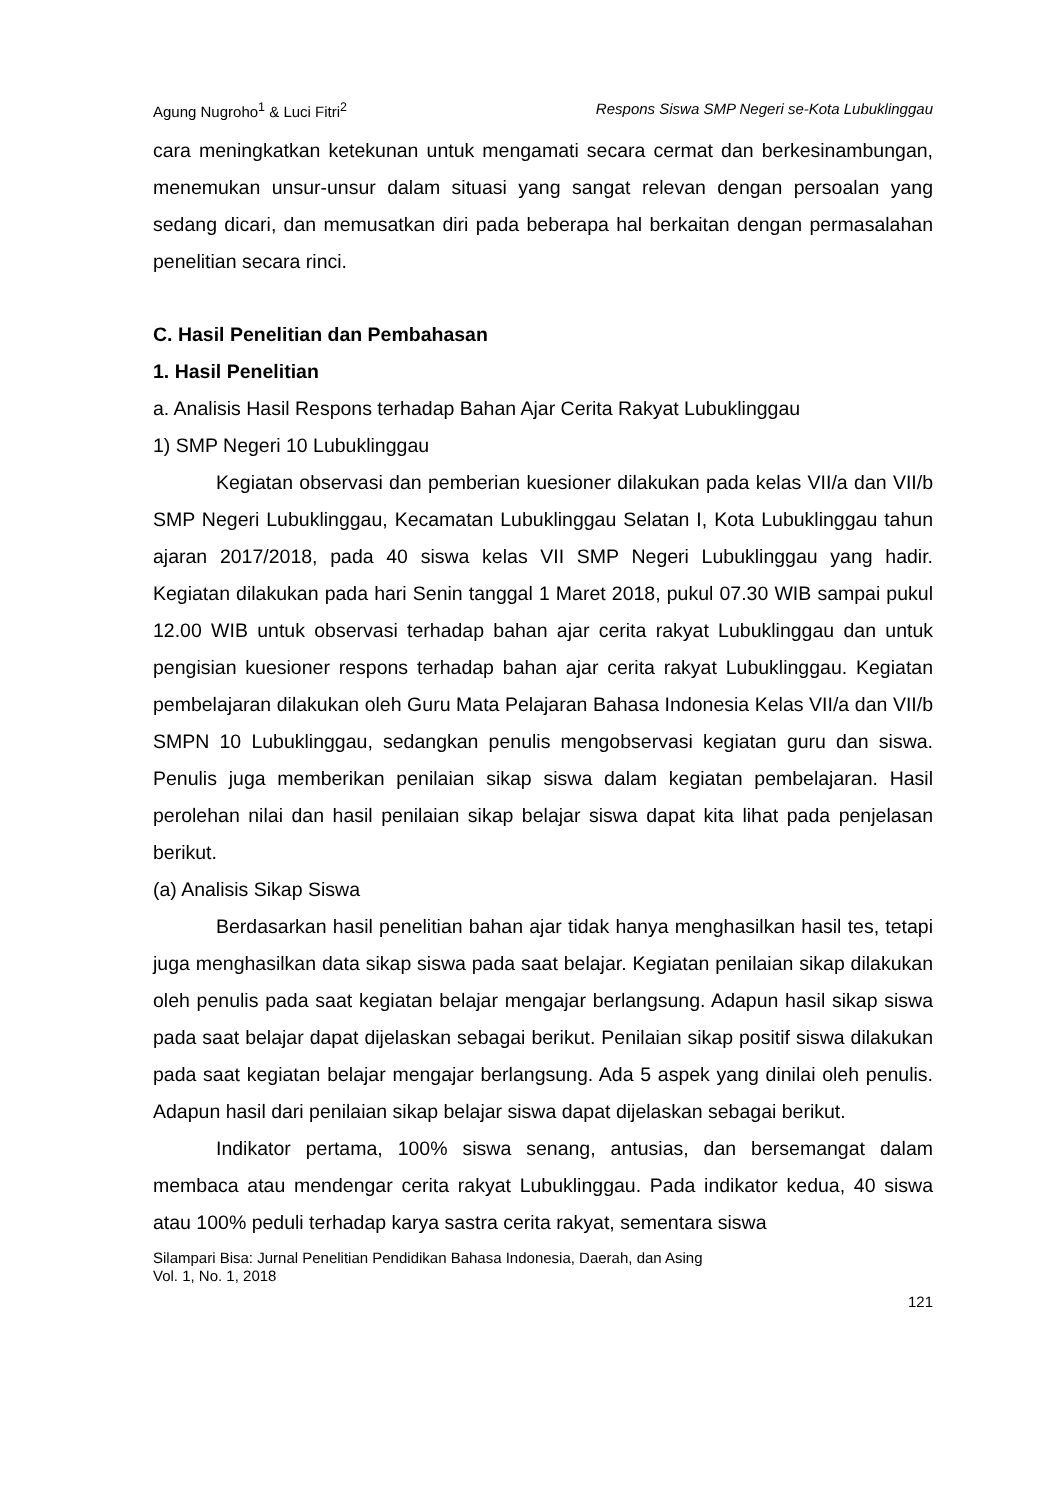Agung Nugroho<sup>1</sup> & Luci Fitri<sup>2</sup> Respons Siswa SMP Negeri se-Kota Lubuklinggau
cara meningkatkan ketekunan untuk mengamati secara cermat dan berkesinambungan, menemukan unsur-unsur dalam situasi yang sangat relevan dengan persoalan yang sedang dicari, dan memusatkan diri pada beberapa hal berkaitan dengan permasalahan penelitian secara rinci.
C. Hasil Penelitian dan Pembahasan
1. Hasil Penelitian
a. Analisis Hasil Respons terhadap Bahan Ajar Cerita Rakyat Lubuklinggau
1) SMP Negeri 10 Lubuklinggau
Kegiatan observasi dan pemberian kuesioner dilakukan pada kelas VII/a dan VII/b SMP Negeri Lubuklinggau, Kecamatan Lubuklinggau Selatan I, Kota Lubuklinggau tahun ajaran 2017/2018, pada 40 siswa kelas VII SMP Negeri Lubuklinggau yang hadir. Kegiatan dilakukan pada hari Senin tanggal 1 Maret 2018, pukul 07.30 WIB sampai pukul 12.00 WIB untuk observasi terhadap bahan ajar cerita rakyat Lubuklinggau dan untuk pengisian kuesioner respons terhadap bahan ajar cerita rakyat Lubuklinggau. Kegiatan pembelajaran dilakukan oleh Guru Mata Pelajaran Bahasa Indonesia Kelas VII/a dan VII/b SMPN 10 Lubuklinggau, sedangkan penulis mengobservasi kegiatan guru dan siswa. Penulis juga memberikan penilaian sikap siswa dalam kegiatan pembelajaran. Hasil perolehan nilai dan hasil penilaian sikap belajar siswa dapat kita lihat pada penjelasan berikut.
(a) Analisis Sikap Siswa
Berdasarkan hasil penelitian bahan ajar tidak hanya menghasilkan hasil tes, tetapi juga menghasilkan data sikap siswa pada saat belajar. Kegiatan penilaian sikap dilakukan oleh penulis pada saat kegiatan belajar mengajar berlangsung. Adapun hasil sikap siswa pada saat belajar dapat dijelaskan sebagai berikut. Penilaian sikap positif siswa dilakukan pada saat kegiatan belajar mengajar berlangsung. Ada 5 aspek yang dinilai oleh penulis. Adapun hasil dari penilaian sikap belajar siswa dapat dijelaskan sebagai berikut.
Indikator pertama, 100% siswa senang, antusias, dan bersemangat dalam membaca atau mendengar cerita rakyat Lubuklinggau. Pada indikator kedua, 40 siswa atau 100% peduli terhadap karya sastra cerita rakyat, sementara siswa
Silampari Bisa: Jurnal Penelitian Pendidikan Bahasa Indonesia, Daerah, dan Asing
Vol. 1, No. 1, 2018
121